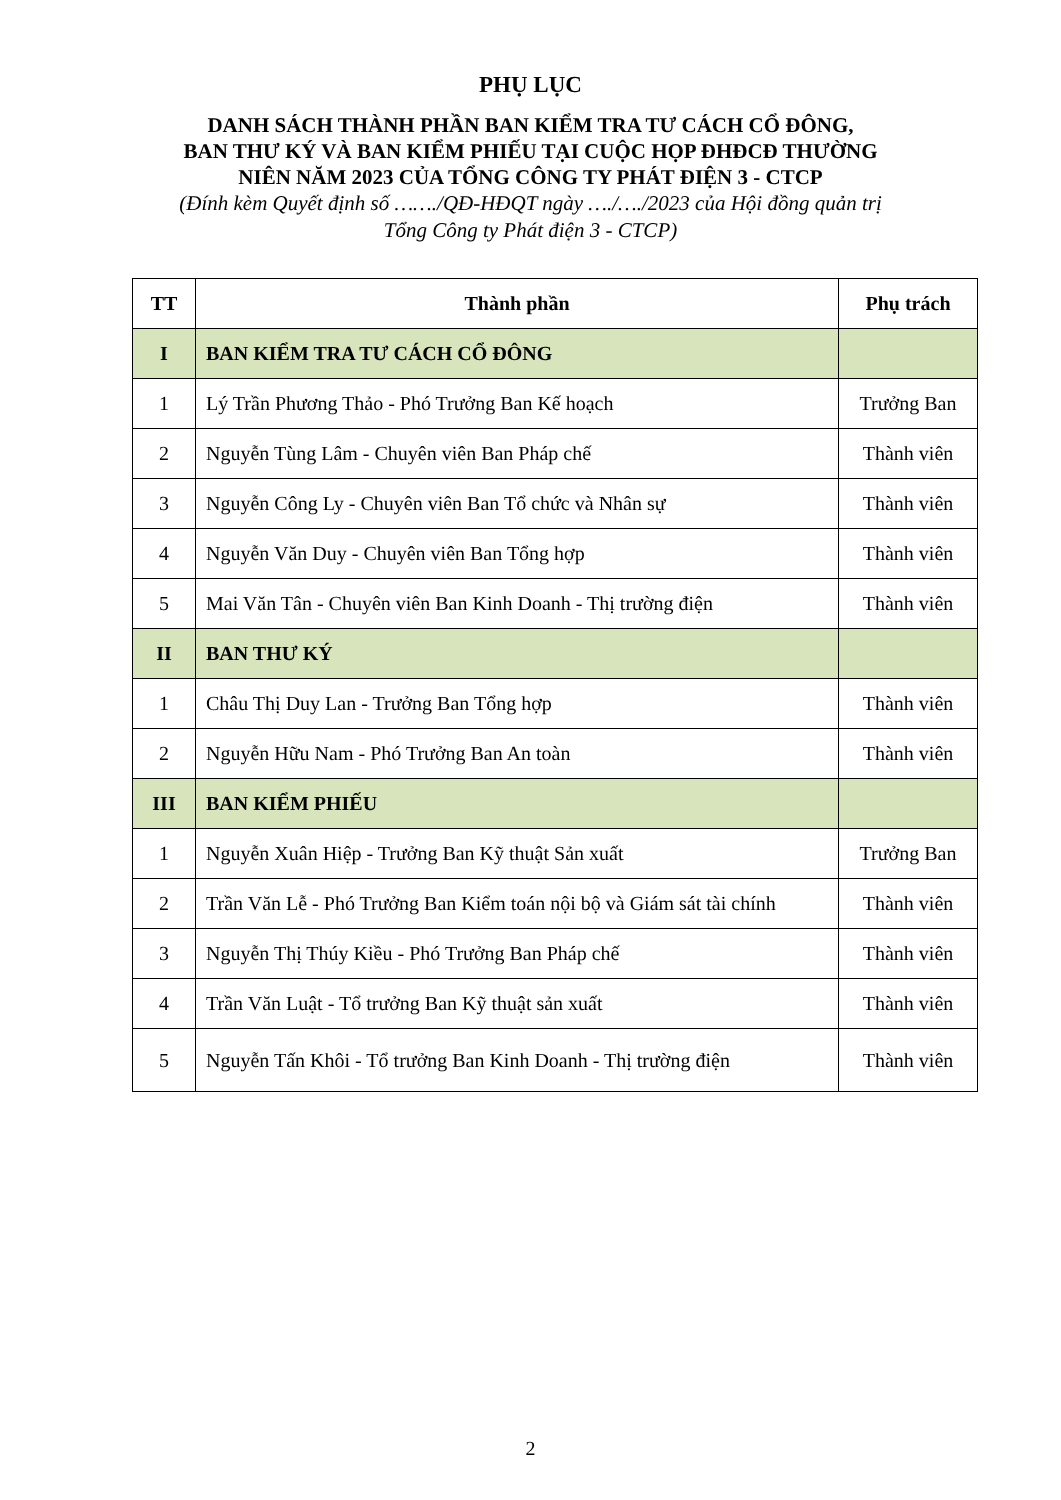PHỤ LỤC
DANH SÁCH THÀNH PHẦN BAN KIỂM TRA TƯ CÁCH CỔ ĐÔNG,
BAN THƯ KÝ VÀ BAN KIỂM PHIẾU TẠI CUỘC HỌP ĐHĐCĐ THƯỜNG
NIÊN NĂM 2023 CỦA TỔNG CÔNG TY PHÁT ĐIỆN 3 - CTCP
(Đính kèm Quyết định số ……./QĐ-HĐQT ngày …./…./2023 của Hội đồng quản trị
Tổng Công ty Phát điện 3 - CTCP)
| TT | Thành phần | Phụ trách |
| --- | --- | --- |
| I | BAN KIỂM TRA TƯ CÁCH CỔ ĐÔNG | |
| 1 | Lý Trần Phương Thảo - Phó Trưởng Ban Kế hoạch | Trưởng Ban |
| 2 | Nguyễn Tùng Lâm - Chuyên viên Ban Pháp chế | Thành viên |
| 3 | Nguyễn Công Ly - Chuyên viên Ban Tổ chức và Nhân sự | Thành viên |
| 4 | Nguyễn Văn Duy - Chuyên viên Ban Tổng hợp | Thành viên |
| 5 | Mai Văn Tân - Chuyên viên Ban Kinh Doanh - Thị trường điện | Thành viên |
| II | BAN THƯ KÝ | |
| 1 | Châu Thị Duy Lan - Trưởng Ban Tổng hợp | Thành viên |
| 2 | Nguyễn Hữu Nam - Phó Trưởng Ban An toàn | Thành viên |
| III | BAN KIỂM PHIẾU | |
| 1 | Nguyễn Xuân Hiệp - Trưởng Ban Kỹ thuật Sản xuất | Trưởng Ban |
| 2 | Trần Văn Lễ - Phó Trưởng Ban Kiểm toán nội bộ và Giám sát tài chính | Thành viên |
| 3 | Nguyễn Thị Thúy Kiều - Phó Trưởng Ban Pháp chế | Thành viên |
| 4 | Trần Văn Luật - Tổ trưởng Ban Kỹ thuật sản xuất | Thành viên |
| 5 | Nguyễn Tấn Khôi - Tổ trưởng Ban Kinh Doanh - Thị trường điện | Thành viên |
2